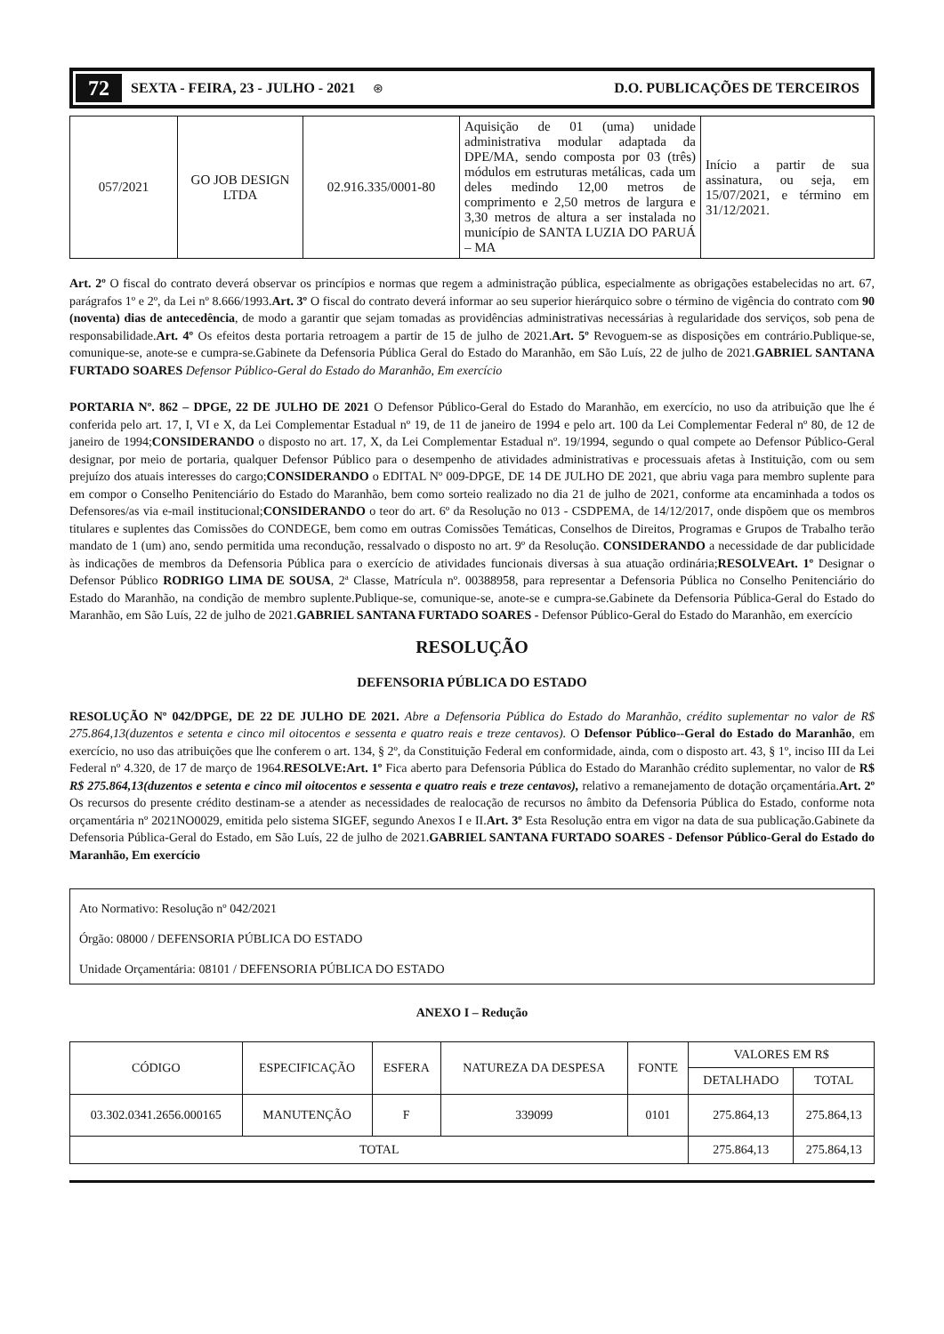72 SEXTA - FEIRA, 23 - JULHO - 2021 ⊛ D.O. PUBLICAÇÕES DE TERCEIROS
| 057/2021 | GO JOB DESIGN LTDA | 02.916.335/0001-80 | Aquisição de 01 (uma) unidade administrativa modular adaptada da DPE/MA, sendo composta por 03 (três) módulos em estruturas metálicas, cada um deles medindo 12,00 metros de comprimento e 2,50 metros de largura e 3,30 metros de altura a ser instalada no município de SANTA LUZIA DO PARUÁ – MA | Início a partir de sua assinatura, ou seja, em 15/07/2021, e término em 31/12/2021. |
Art. 2º O fiscal do contrato deverá observar os princípios e normas que regem a administração pública, especialmente as obrigações estabelecidas no art. 67, parágrafos 1º e 2º, da Lei nº 8.666/1993.Art. 3º O fiscal do contrato deverá informar ao seu superior hierárquico sobre o término de vigência do contrato com 90 (noventa) dias de antecedência, de modo a garantir que sejam tomadas as providências administrativas necessárias à regularidade dos serviços, sob pena de responsabilidade.Art. 4º Os efeitos desta portaria retroagem a partir de 15 de julho de 2021.Art. 5º Revoguem-se as disposições em contrário.Publique-se, comunique-se, anote-se e cumpra-se.Gabinete da Defensoria Pública Geral do Estado do Maranhão, em São Luís, 22 de julho de 2021.GABRIEL SANTANA FURTADO SOARES Defensor Público-Geral do Estado do Maranhão, Em exercício
PORTARIA Nº. 862 – DPGE, 22 DE JULHO DE 2021 O Defensor Público-Geral do Estado do Maranhão, em exercício, no uso da atribuição que lhe é conferida pelo art. 17, I, VI e X, da Lei Complementar Estadual nº 19, de 11 de janeiro de 1994 e pelo art. 100 da Lei Complementar Federal nº 80, de 12 de janeiro de 1994;CONSIDERANDO o disposto no art. 17, X, da Lei Complementar Estadual nº. 19/1994, segundo o qual compete ao Defensor Público-Geral designar, por meio de portaria, qualquer Defensor Público para o desempenho de atividades administrativas e processuais afetas à Instituição, com ou sem prejuízo dos atuais interesses do cargo;CONSIDERANDO o EDITAL Nº 009-DPGE, DE 14 DE JULHO DE 2021, que abriu vaga para membro suplente para em compor o Conselho Penitenciário do Estado do Maranhão, bem como sorteio realizado no dia 21 de julho de 2021, conforme ata encaminhada a todos os Defensores/as via e-mail institucional;CONSIDERANDO o teor do art. 6º da Resolução no 013 - CSDPEMA, de 14/12/2017, onde dispõem que os membros titulares e suplentes das Comissões do CONDEGE, bem como em outras Comissões Temáticas, Conselhos de Direitos, Programas e Grupos de Trabalho terão mandato de 1 (um) ano, sendo permitida uma recondução, ressalvado o disposto no art. 9º da Resolução. CONSIDERANDO a necessidade de dar publicidade às indicações de membros da Defensoria Pública para o exercício de atividades funcionais diversas à sua atuação ordinária;RESOLVEArt. 1º Designar o Defensor Público RODRIGO LIMA DE SOUSA, 2ª Classe, Matrícula nº. 00388958, para representar a Defensoria Pública no Conselho Penitenciário do Estado do Maranhão, na condição de membro suplente.Publique-se, comunique-se, anote-se e cumpra-se.Gabinete da Defensoria Pública-Geral do Estado do Maranhão, em São Luís, 22 de julho de 2021.GABRIEL SANTANA FURTADO SOARES - Defensor Público-Geral do Estado do Maranhão, em exercício
RESOLUÇÃO
DEFENSORIA PÚBLICA DO ESTADO
RESOLUÇÃO Nº 042/DPGE, DE 22 DE JULHO DE 2021. Abre a Defensoria Pública do Estado do Maranhão, crédito suplementar no valor de R$ 275.864,13(duzentos e setenta e cinco mil oitocentos e sessenta e quatro reais e treze centavos). O Defensor Público--Geral do Estado do Maranhão, em exercício, no uso das atribuições que lhe conferem o art. 134, § 2º, da Constituição Federal em conformidade, ainda, com o disposto art. 43, § 1º, inciso III da Lei Federal nº 4.320, de 17 de março de 1964.RESOLVE:Art. 1º Fica aberto para Defensoria Pública do Estado do Maranhão crédito suplementar, no valor de R$ R$ 275.864,13(duzentos e setenta e cinco mil oitocentos e sessenta e quatro reais e treze centavos), relativo a remanejamento de dotação orçamentária.Art. 2º Os recursos do presente crédito destinam-se a atender as necessidades de realocação de recursos no âmbito da Defensoria Pública do Estado, conforme nota orçamentária nº 2021NO0029, emitida pelo sistema SIGEF, segundo Anexos I e II.Art. 3º Esta Resolução entra em vigor na data de sua publicação.Gabinete da Defensoria Pública-Geral do Estado, em São Luís, 22 de julho de 2021.GABRIEL SANTANA FURTADO SOARES - Defensor Público-Geral do Estado do Maranhão, Em exercício
Ato Normativo: Resolução nº 042/2021
Órgão: 08000 / DEFENSORIA PÚBLICA DO ESTADO
Unidade Orçamentária: 08101 / DEFENSORIA PÚBLICA DO ESTADO
ANEXO I – Redução
| CÓDIGO | ESPECIFICAÇÃO | ESFERA | NATUREZA DA DESPESA | FONTE | VALORES EM R$ | |
| --- | --- | --- | --- | --- | --- | --- |
| | | | | | DETALHADO | TOTAL |
| 03.302.0341.2656.000165 | MANUTENÇÃO | F | 339099 | 0101 | 275.864,13 | 275.864,13 |
| TOTAL | | | | | 275.864,13 | 275.864,13 |